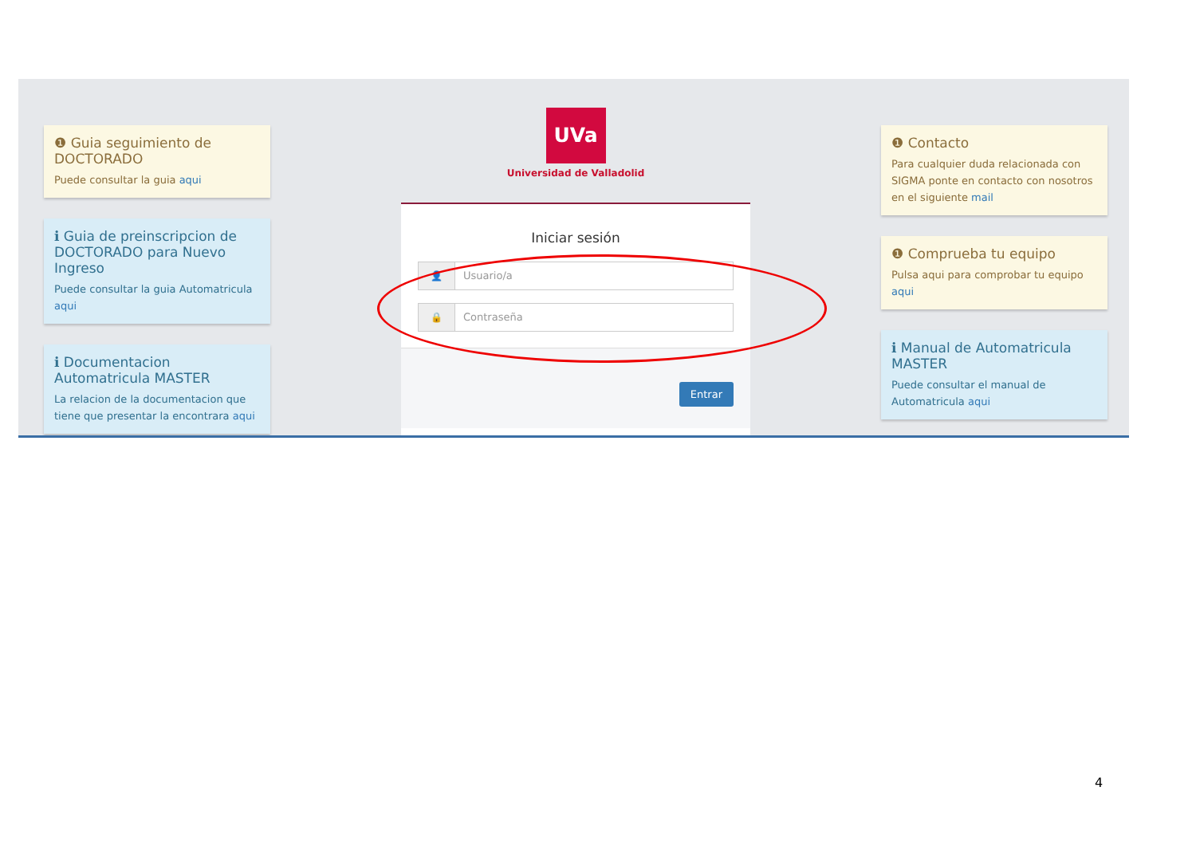❶ Guia seguimiento de DOCTORADO
Puede consultar la guia aqui
ℹ Guia de preinscripcion de DOCTORADO para Nuevo Ingreso
Puede consultar la guia Automatricula aqui
ℹ Documentacion Automatricula MASTER
La relacion de la documentacion que tiene que presentar la encontrara aqui
UVa
Universidad de Valladolid
Iniciar sesión
👤 Usuario/a
🔒 Contraseña
Entrar
❶ Contacto
Para cualquier duda relacionada con SIGMA ponte en contacto con nosotros en el siguiente mail
❶ Comprueba tu equipo
Pulsa aqui para comprobar tu equipo aqui
ℹ Manual de Automatricula MASTER
Puede consultar el manual de Automatricula aqui
4